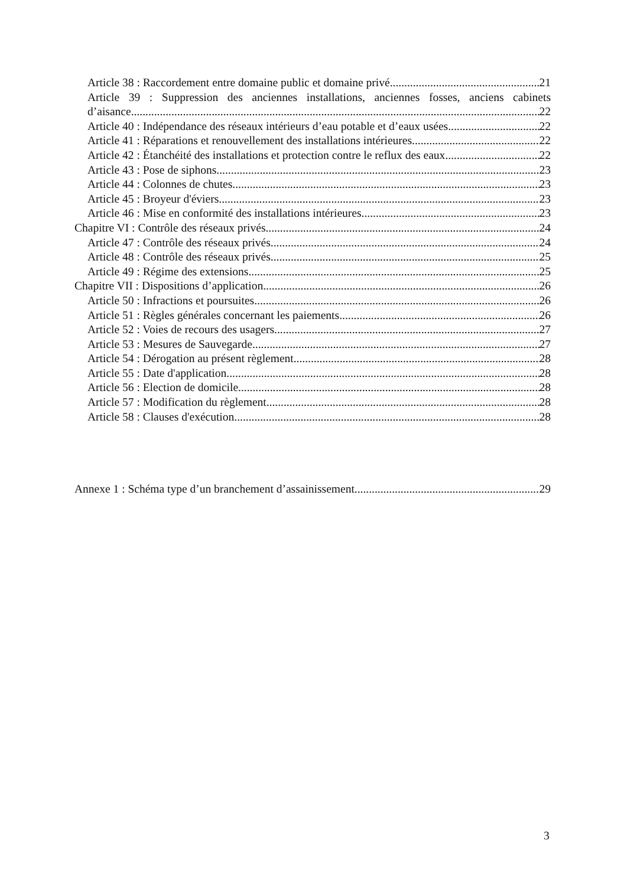Article 38 : Raccordement entre domaine public et domaine privé 21
Article 39 : Suppression des anciennes installations, anciennes fosses, anciens cabinets
d’aisance 22
Article 40 : Indépendance des réseaux intérieurs d’eau potable et d’eaux usées 22
Article 41 : Réparations et renouvellement des installations intérieures 22
Article 42 : Étanchéité des installations et protection contre le reflux des eaux 22
Article 43 : Pose de siphons 23
Article 44 : Colonnes de chutes 23
Article 45 : Broyeur d'éviers 23
Article 46 : Mise en conformité des installations intérieures 23
Chapitre VI : Contrôle des réseaux privés 24
Article 47 : Contrôle des réseaux privés 24
Article 48 : Contrôle des réseaux privés 25
Article 49 : Régime des extensions 25
Chapitre VII : Dispositions d’application 26
Article 50 : Infractions et poursuites 26
Article 51 : Règles générales concernant les paiements 26
Article 52 : Voies de recours des usagers 27
Article 53 : Mesures de Sauvegarde 27
Article 54 : Dérogation au présent règlement 28
Article 55 : Date d'application 28
Article 56 : Election de domicile 28
Article 57 : Modification du règlement 28
Article 58 : Clauses d'exécution 28
Annexe 1 : Schéma type d’un branchement d’assainissement 29
3